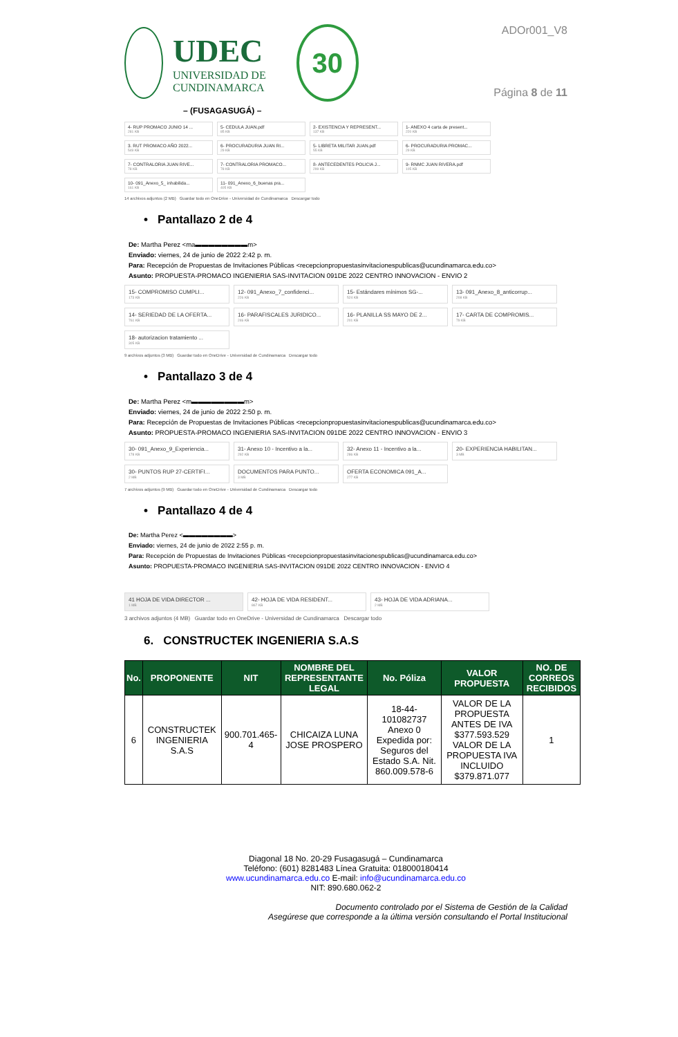UDEC
UNIVERSIDAD DE
CUNDINAMARCA
30
– (FUSAGASUGÁ) –
ADOr001_V8
Página 8 de 11
4- RUP PROMACO JUNIO 14 ...
281 KB
5- CEDULA JUAN.pdf
85 KB
2- EXISTENCIA Y REPRESENT...
137 KB
1- ANEXO 4 carta de present...
220 KB
3. RUT PROMACO AÑO 2022...
549 KB
6- PROCURADURIA JUAN RI...
29 KB
5- LIBRETA MILITAR JUAN.pdf
55 KB
6- PROCURADURIA PROMAC...
29 KB
7- CONTRALORIA JUAN RIVE...
78 KB
7- CONTRALORIA PROMACO...
78 KB
8- ANTECEDENTES POLICIA J...
299 KB
9- RNMC JUAN RIVERA.pdf
105 KB
10- 091_Anexo_5_ inhabilida...
161 KB
11- 091_Anexo_6_buenas pra...
405 KB
14 archivos adjuntos (2 MB) Guardar todo en OneDrive - Universidad de Cundinamarca Descargar todo
• Pantallazo 2 de 4
De: Martha Perez <ma▬▬▬▬▬▬▬▬m>
Enviado: viernes, 24 de junio de 2022 2:42 p. m.
Para: Recepción de Propuestas de Invitaciones Públicas <recepcionpropuestasinvitacionespublicas@ucundinamarca.edu.co>
Asunto: PROPUESTA-PROMACO INGENIERIA SAS-INVITACION 091DE 2022 CENTRO INNOVACION - ENVIO 2
15- COMPROMISO CUMPLI...
173 KB
12- 091_Anexo_7_confidenci...
226 KB
15- Estándares mínimos SG-...
524 KB
13- 091_Anexo_8_anticorrup...
208 KB
14- SERIEDAD DE LA OFERTA...
761 KB
16- PARAFISCALES JURIDICO...
246 KB
16- PLANILLA SS MAYO DE 2...
201 KB
17- CARTA DE COMPROMIS...
79 KB
18- autorizacion tratamiento ...
305 KB
9 archivos adjuntos (3 MB) Guardar todo en OneDrive - Universidad de Cundinamarca Descargar todo
• Pantallazo 3 de 4
De: Martha Perez <m▬▬▬▬▬▬▬▬m>
Enviado: viernes, 24 de junio de 2022 2:50 p. m.
Para: Recepción de Propuestas de Invitaciones Públicas <recepcionpropuestasinvitacionespublicas@ucundinamarca.edu.co>
Asunto: PROPUESTA-PROMACO INGENIERIA SAS-INVITACION 091DE 2022 CENTRO INNOVACION - ENVIO 3
30- 091_Anexo_9_Experiencia...
178 KB
31- Anexo 10 - Incentivo a la...
292 KB
32- Anexo 11 - Incentivo a la...
286 KB
20- EXPERIENCIA HABILITAN...
3 MB
30- PUNTOS RUP 27-CERTIFI...
2 MB
DOCUMENTOS PARA PUNTO...
3 MB
OFERTA ECONOMICA 091_A...
277 KB
7 archivos adjuntos (9 MB) Guardar todo en OneDrive - Universidad de Cundinamarca Descargar todo
• Pantallazo 4 de 4
De: Martha Perez <▬▬▬▬▬▬▬▬>
Enviado: viernes, 24 de junio de 2022 2:55 p. m.
Para: Recepción de Propuestas de Invitaciones Públicas <recepcionpropuestasinvitacionespublicas@ucundinamarca.edu.co>
Asunto: PROPUESTA-PROMACO INGENIERIA SAS-INVITACION 091DE 2022 CENTRO INNOVACION - ENVIO 4
41 HOJA DE VIDA DIRECTOR ...
1 MB
42- HOJA DE VIDA RESIDENT...
867 KB
43- HOJA DE VIDA ADRIANA...
2 MB
3 archivos adjuntos (4 MB) Guardar todo en OneDrive - Universidad de Cundinamarca Descargar todo
6. CONSTRUCTEK INGENIERIA S.A.S
| No. | PROPONENTE | NIT | NOMBRE DEL REPRESENTANTE LEGAL | No. Póliza | VALOR PROPUESTA | NO. DE CORREOS RECIBIDOS |
| --- | --- | --- | --- | --- | --- | --- |
| 6 | CONSTRUCTEK INGENIERIA S.A.S | 900.701.465-4 | CHICAIZA LUNA JOSE PROSPERO | 18-44-101082737 Anexo 0 Expedida por: Seguros del Estado S.A. Nit. 860.009.578-6 | VALOR DE LA PROPUESTA ANTES DE IVA $377.593.529 VALOR DE LA PROPUESTA IVA INCLUIDO $379.871.077 | 1 |
Diagonal 18 No. 20-29 Fusagasugá – Cundinamarca
Teléfono: (601) 8281483 Línea Gratuita: 018000180414
www.ucundinamarca.edu.co E-mail: info@ucundinamarca.edu.co
NIT: 890.680.062-2
Documento controlado por el Sistema de Gestión de la Calidad
Asegúrese que corresponde a la última versión consultando el Portal Institucional